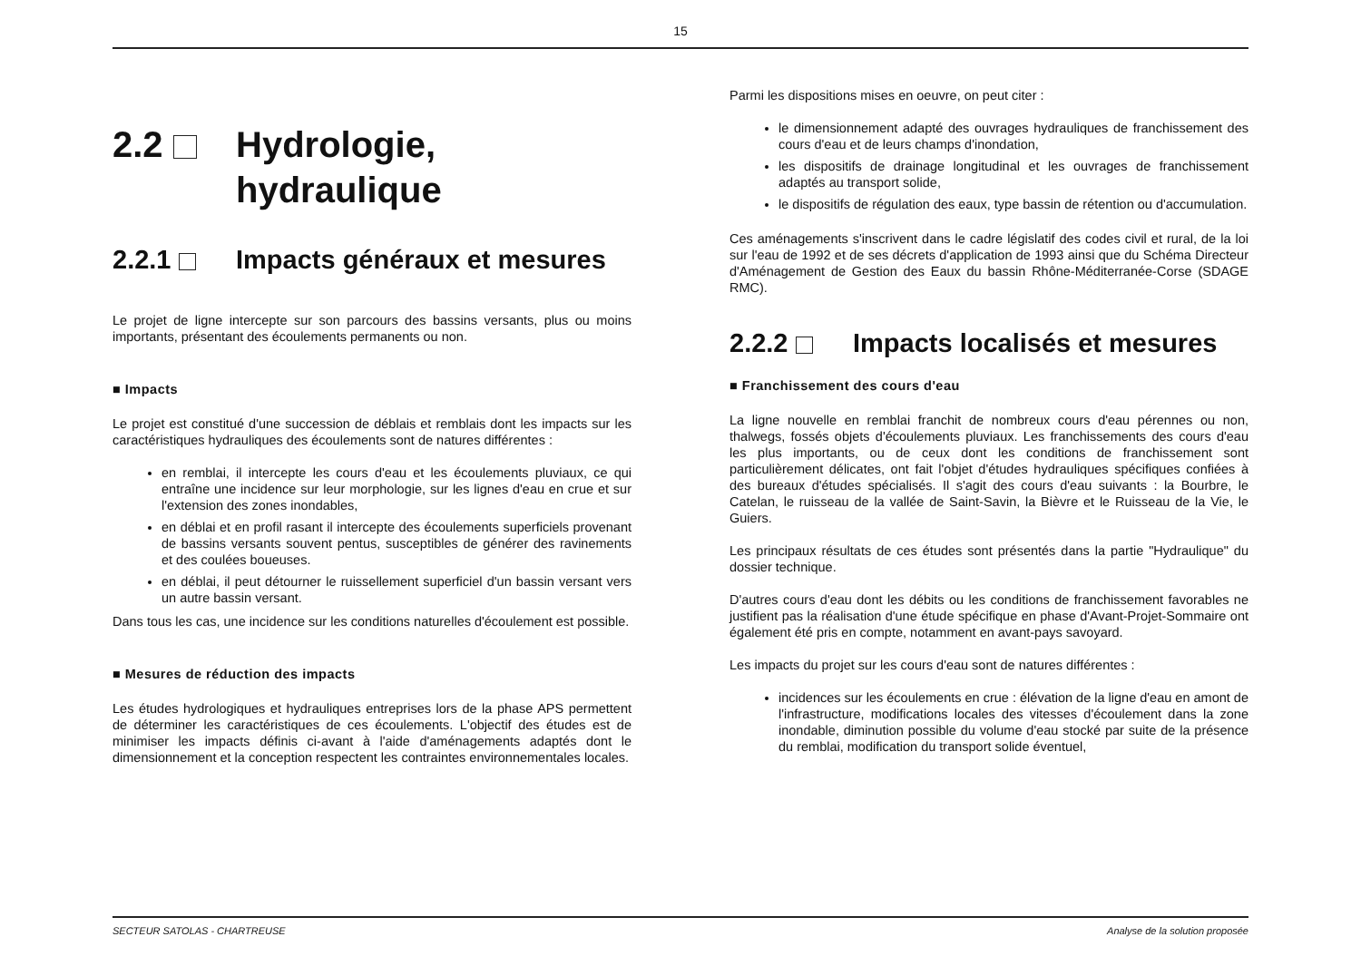15
2.2 Hydrologie,
hydraulique
2.2.1 Impacts généraux et mesures
Le projet de ligne intercepte sur son parcours des bassins versants, plus ou moins importants, présentant des écoulements permanents ou non.
■ Impacts
Le projet est constitué d'une succession de déblais et remblais dont les impacts sur les caractéristiques hydrauliques des écoulements sont de natures différentes :
en remblai, il intercepte les cours d'eau et les écoulements pluviaux, ce qui entraîne une incidence sur leur morphologie, sur les lignes d'eau en crue et sur l'extension des zones inondables,
en déblai et en profil rasant il intercepte des écoulements superficiels provenant de bassins versants souvent pentus, susceptibles de générer des ravinements et des coulées boueuses.
en déblai, il peut détourner le ruissellement superficiel d'un bassin versant vers un autre bassin versant.
Dans tous les cas, une incidence sur les conditions naturelles d'écoulement est possible.
■ Mesures de réduction des impacts
Les études hydrologiques et hydrauliques entreprises lors de la phase APS permettent de déterminer les caractéristiques de ces écoulements. L'objectif des études est de minimiser les impacts définis ci-avant à l'aide d'aménagements adaptés dont le dimensionnement et la conception respectent les contraintes environnementales locales.
Parmi les dispositions mises en oeuvre, on peut citer :
le dimensionnement adapté des ouvrages hydrauliques de franchissement des cours d'eau et de leurs champs d'inondation,
les dispositifs de drainage longitudinal et les ouvrages de franchissement adaptés au transport solide,
le dispositifs de régulation des eaux, type bassin de rétention ou d'accumulation.
Ces aménagements s'inscrivent dans le cadre législatif des codes civil et rural, de la loi sur l'eau de 1992 et de ses décrets d'application de 1993 ainsi que du Schéma Directeur d'Aménagement de Gestion des Eaux du bassin Rhône-Méditerranée-Corse (SDAGE RMC).
2.2.2 Impacts localisés et mesures
■ Franchissement des cours d'eau
La ligne nouvelle en remblai franchit de nombreux cours d'eau pérennes ou non, thalwegs, fossés objets d'écoulements pluviaux. Les franchissements des cours d'eau les plus importants, ou de ceux dont les conditions de franchissement sont particulièrement délicates, ont fait l'objet d'études hydrauliques spécifiques confiées à des bureaux d'études spécialisés. Il s'agit des cours d'eau suivants : la Bourbre, le Catelan, le ruisseau de la vallée de Saint-Savin, la Bièvre et le Ruisseau de la Vie, le Guiers.
Les principaux résultats de ces études sont présentés dans la partie "Hydraulique" du dossier technique.
D'autres cours d'eau dont les débits ou les conditions de franchissement favorables ne justifient pas la réalisation d'une étude spécifique en phase d'Avant-Projet-Sommaire ont également été pris en compte, notamment en avant-pays savoyard.
Les impacts du projet sur les cours d'eau sont de natures différentes :
incidences sur les écoulements en crue : élévation de la ligne d'eau en amont de l'infrastructure, modifications locales des vitesses d'écoulement dans la zone inondable, diminution possible du volume d'eau stocké par suite de la présence du remblai, modification du transport solide éventuel,
SECTEUR SATOLAS - CHARTREUSE Analyse de la solution proposée